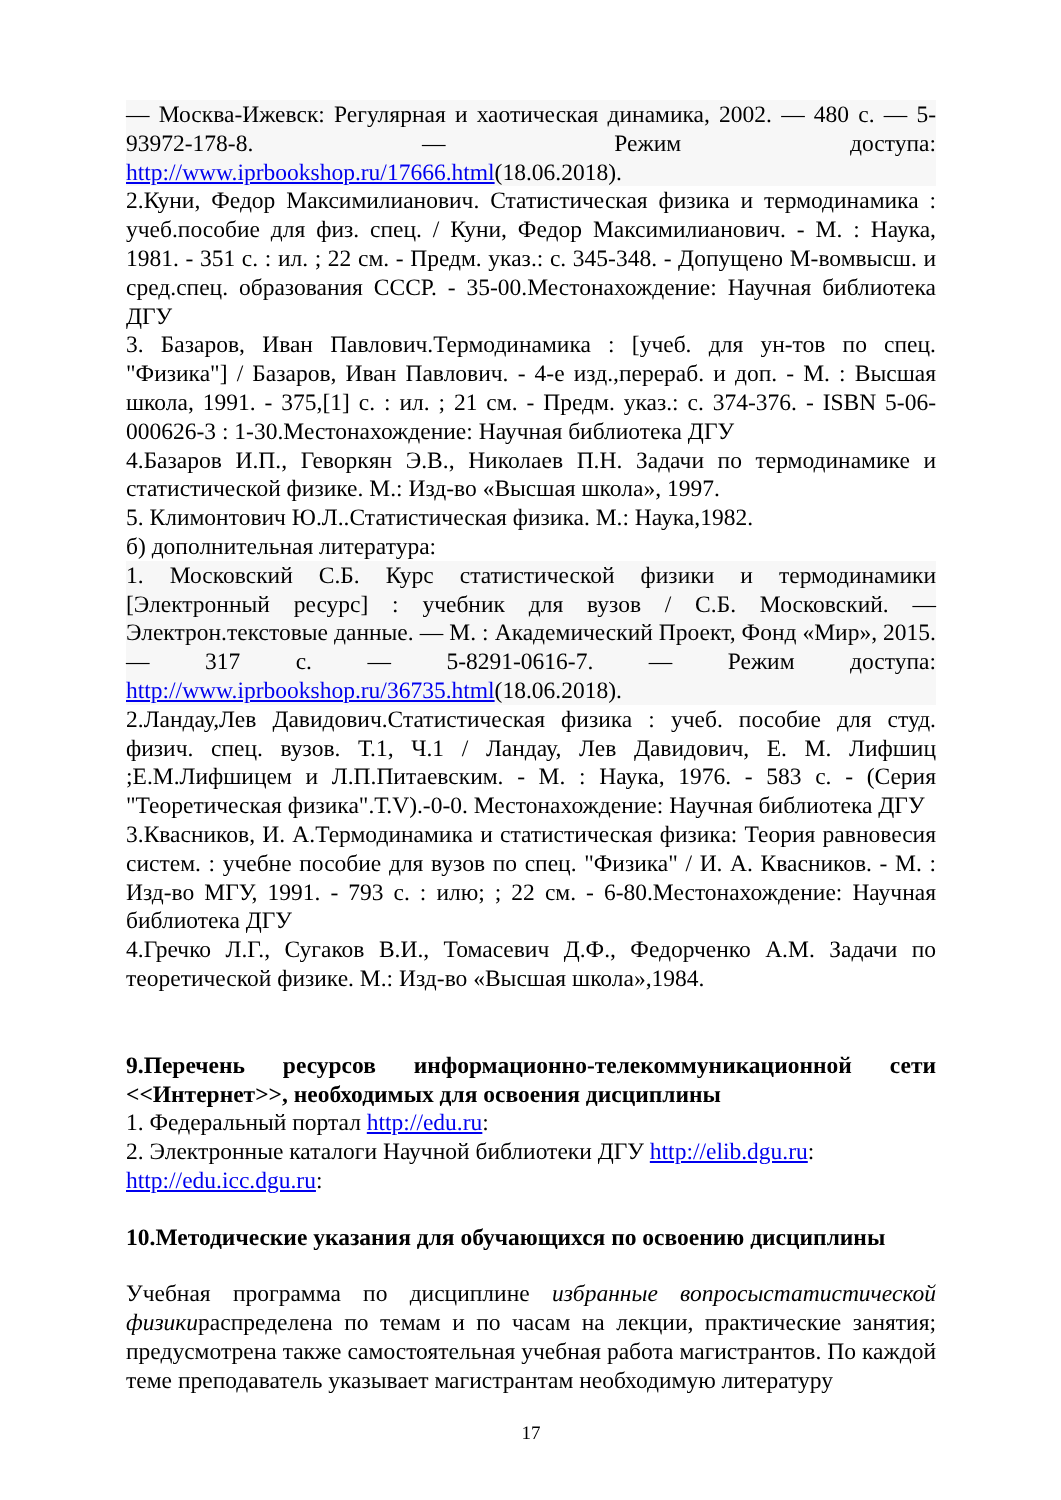— Москва-Ижевск: Регулярная и хаотическая динамика, 2002. — 480 с. — 5-93972-178-8. — Режим доступа: http://www.iprbookshop.ru/17666.html(18.06.2018).
2.Куни, Федор Максимилианович. Статистическая физика и термодинамика : учеб.пособие для физ. спец. / Куни, Федор Максимилианович. - М. : Наука, 1981. - 351 с. : ил. ; 22 см. - Предм. указ.: с. 345-348. - Допущено М-вомвысш. и сред.спец. образования СССР. - 35-00.Местонахождение: Научная библиотека ДГУ
3. Базаров, Иван Павлович.Термодинамика : [учеб. для ун-тов по спец. "Физика"] / Базаров, Иван Павлович. - 4-е изд.,перераб. и доп. - М. : Высшая школа, 1991. - 375,[1] с. : ил. ; 21 см. - Предм. указ.: с. 374-376. - ISBN 5-06-000626-3 : 1-30.Местонахождение: Научная библиотека ДГУ
4.Базаров И.П., Геворкян Э.В., Николаев П.Н. Задачи по термодинамике и статистической физике. М.: Изд-во «Высшая школа», 1997.
5. Климонтович Ю.Л..Статистическая физика. М.: Наука,1982.
б) дополнительная литература:
1. Московский С.Б. Курс статистической физики и термодинамики [Электронный ресурс] : учебник для вузов / С.Б. Московский. — Электрон.текстовые данные. — М. : Академический Проект, Фонд «Мир», 2015. — 317 с. — 5-8291-0616-7. — Режим доступа: http://www.iprbookshop.ru/36735.html(18.06.2018).
2.Ландау,Лев Давидович.Статистическая физика : учеб. пособие для студ. физич. спец. вузов. Т.1, Ч.1 / Ландау, Лев Давидович, Е. М. Лифшиц ;Е.М.Лифшицем и Л.П.Питаевским. - М. : Наука, 1976. - 583 с. - (Серия "Теоретическая физика".Т.V).-0-0. Местонахождение: Научная библиотека ДГУ
3.Квасников, И. А.Термодинамика и статистическая физика: Теория равновесия систем. : учебне пособие для вузов по спец. "Физика" / И. А. Квасников. - М. : Изд-во МГУ, 1991. - 793 с. : илю; ; 22 см. - 6-80.Местонахождение: Научная библиотека ДГУ
4.Гречко Л.Г., Сугаков В.И., Томасевич Д.Ф., Федорченко А.М. Задачи по теоретической физике. М.: Изд-во «Высшая школа»,1984.
9.Перечень ресурсов информационно-телекоммуникационной сети <<Интернет>>, необходимых для освоения дисциплины
1. Федеральный портал http://edu.ru:
2. Электронные каталоги Научной библиотеки ДГУ http://elib.dgu.ru:
http://edu.icc.dgu.ru:
10.Методические указания для обучающихся по освоению дисциплины
Учебная программа по дисциплине избранные вопросыстатистической физикираспределена по темам и по часам на лекции, практические занятия; предусмотрена также самостоятельная учебная работа магистрантов. По каждой теме преподаватель указывает магистрантам необходимую литературу
17